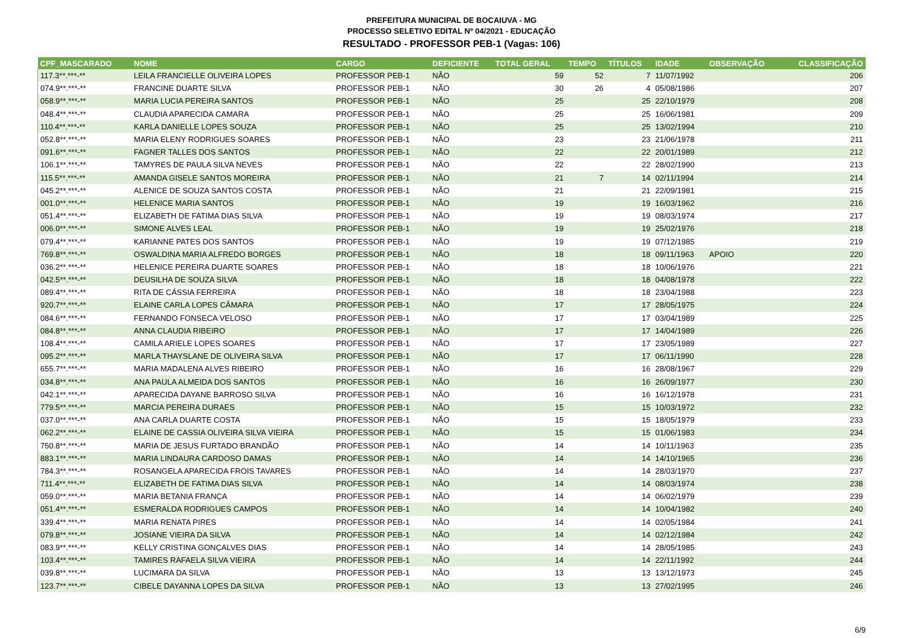PREFEITURA MUNICIPAL DE BOCAIUVA - MG
PROCESSO SELETIVO EDITAL Nº 04/2021 - EDUCAÇÃO
RESULTADO - PROFESSOR PEB-1 (Vagas: 106)
| CPF_MASCARADO | NOME | CARGO | DEFICIENTE | TOTAL GERAL | TEMPO | TÍTULOS | IDADE | OBSERVAÇÃO | CLASSIFICAÇÃO |
| --- | --- | --- | --- | --- | --- | --- | --- | --- | --- |
| 117.3**.***-** | LEILA FRANCIELLE OLIVEIRA LOPES | PROFESSOR PEB-1 | NÃO | 59 | 52 | 7 | 11/07/1992 | | 206 |
| 074.9**.***-** | FRANCINE DUARTE SILVA | PROFESSOR PEB-1 | NÃO | 30 | 26 | 4 | 05/08/1986 | | 207 |
| 058.9**.***-** | MARIA LUCIA PEREIRA SANTOS | PROFESSOR PEB-1 | NÃO | 25 | | 25 | 22/10/1979 | | 208 |
| 048.4**.***-** | CLAUDIA APARECIDA CAMARA | PROFESSOR PEB-1 | NÃO | 25 | | 25 | 16/06/1981 | | 209 |
| 110.4**.***-** | KARLA DANIELLE LOPES SOUZA | PROFESSOR PEB-1 | NÃO | 25 | | 25 | 13/02/1994 | | 210 |
| 052.8**.***-** | MARIA ELENY RODRIGUES SOARES | PROFESSOR PEB-1 | NÃO | 23 | | 23 | 21/06/1978 | | 211 |
| 091.6**.***-** | FAGNER TALLES DOS SANTOS | PROFESSOR PEB-1 | NÃO | 22 | | 22 | 20/01/1989 | | 212 |
| 106.1**.***-** | TAMYRES DE PAULA SILVA NEVES | PROFESSOR PEB-1 | NÃO | 22 | | 22 | 28/02/1990 | | 213 |
| 115.5**.***-** | AMANDA GISELE SANTOS MOREIRA | PROFESSOR PEB-1 | NÃO | 21 | 7 | 14 | 02/11/1994 | | 214 |
| 045.2**.***-** | ALENICE DE SOUZA SANTOS COSTA | PROFESSOR PEB-1 | NÃO | 21 | | 21 | 22/09/1981 | | 215 |
| 001.0**.***-** | HELENICE MARIA SANTOS | PROFESSOR PEB-1 | NÃO | 19 | | 19 | 16/03/1962 | | 216 |
| 051.4**.***-** | ELIZABETH DE FATIMA DIAS SILVA | PROFESSOR PEB-1 | NÃO | 19 | | 19 | 08/03/1974 | | 217 |
| 006.0**.***-** | SIMONE ALVES LEAL | PROFESSOR PEB-1 | NÃO | 19 | | 19 | 25/02/1976 | | 218 |
| 079.4**.***-** | KARIANNE PATES DOS SANTOS | PROFESSOR PEB-1 | NÃO | 19 | | 19 | 07/12/1985 | | 219 |
| 769.8**.***-** | OSWALDINA MARIA ALFREDO BORGES | PROFESSOR PEB-1 | NÃO | 18 | | 18 | 09/11/1963 | APOIO | 220 |
| 036.2**.***-** | HELENICE PEREIRA DUARTE SOARES | PROFESSOR PEB-1 | NÃO | 18 | | 18 | 10/06/1976 | | 221 |
| 042.5**.***-** | DEUSILHA DE SOUZA SILVA | PROFESSOR PEB-1 | NÃO | 18 | | 18 | 04/08/1978 | | 222 |
| 089.4**.***-** | RITA DE CÁSSIA FERREIRA | PROFESSOR PEB-1 | NÃO | 18 | | 18 | 23/04/1988 | | 223 |
| 920.7**.***-** | ELAINE CARLA LOPES CÂMARA | PROFESSOR PEB-1 | NÃO | 17 | | 17 | 28/05/1975 | | 224 |
| 084.6**.***-** | FERNANDO FONSECA VELOSO | PROFESSOR PEB-1 | NÃO | 17 | | 17 | 03/04/1989 | | 225 |
| 084.8**.***-** | ANNA CLAUDIA RIBEIRO | PROFESSOR PEB-1 | NÃO | 17 | | 17 | 14/04/1989 | | 226 |
| 108.4**.***-** | CAMILA ARIELE LOPES SOARES | PROFESSOR PEB-1 | NÃO | 17 | | 17 | 23/05/1989 | | 227 |
| 095.2**.***-** | MARLA THAYSLANE DE OLIVEIRA SILVA | PROFESSOR PEB-1 | NÃO | 17 | | 17 | 06/11/1990 | | 228 |
| 655.7**.***-** | MARIA MADALENA ALVES RIBEIRO | PROFESSOR PEB-1 | NÃO | 16 | | 16 | 28/08/1967 | | 229 |
| 034.8**.***-** | ANA PAULA ALMEIDA DOS SANTOS | PROFESSOR PEB-1 | NÃO | 16 | | 16 | 26/09/1977 | | 230 |
| 042.1**.***-** | APARECIDA DAYANE BARROSO SILVA | PROFESSOR PEB-1 | NÃO | 16 | | 16 | 16/12/1978 | | 231 |
| 779.5**.***-** | MARCIA PEREIRA DURAES | PROFESSOR PEB-1 | NÃO | 15 | | 15 | 10/03/1972 | | 232 |
| 037.0**.***-** | ANA CARLA DUARTE COSTA | PROFESSOR PEB-1 | NÃO | 15 | | 15 | 18/05/1979 | | 233 |
| 062.2**.***-** | ELAINE DE CASSIA OLIVEIRA SILVA VIEIRA | PROFESSOR PEB-1 | NÃO | 15 | | 15 | 01/06/1983 | | 234 |
| 750.8**.***-** | MARIA DE JESUS FURTADO BRANDÃO | PROFESSOR PEB-1 | NÃO | 14 | | 14 | 10/11/1963 | | 235 |
| 883.1**.***-** | MARIA LINDAURA CARDOSO DAMAS | PROFESSOR PEB-1 | NÃO | 14 | | 14 | 14/10/1965 | | 236 |
| 784.3**.***-** | ROSANGELA APARECIDA FROIS TAVARES | PROFESSOR PEB-1 | NÃO | 14 | | 14 | 28/03/1970 | | 237 |
| 711.4**.***-** | ELIZABETH DE FATIMA DIAS SILVA | PROFESSOR PEB-1 | NÃO | 14 | | 14 | 08/03/1974 | | 238 |
| 059.0**.***-** | MARIA BETANIA FRANÇA | PROFESSOR PEB-1 | NÃO | 14 | | 14 | 06/02/1979 | | 239 |
| 051.4**.***-** | ESMERALDA RODRIGUES CAMPOS | PROFESSOR PEB-1 | NÃO | 14 | | 14 | 10/04/1982 | | 240 |
| 339.4**.***-** | MARIA RENATA PIRES | PROFESSOR PEB-1 | NÃO | 14 | | 14 | 02/05/1984 | | 241 |
| 079.8**.***-** | JOSIANE VIEIRA DA SILVA | PROFESSOR PEB-1 | NÃO | 14 | | 14 | 02/12/1984 | | 242 |
| 083.9**.***-** | KELLY CRISTINA GONÇALVES DIAS | PROFESSOR PEB-1 | NÃO | 14 | | 14 | 28/05/1985 | | 243 |
| 103.4**.***-** | TAMIRES RAFAELA SILVA VIEIRA | PROFESSOR PEB-1 | NÃO | 14 | | 14 | 22/11/1992 | | 244 |
| 039.8**.***-** | LUCIMARA DA SILVA | PROFESSOR PEB-1 | NÃO | 13 | | 13 | 13/12/1973 | | 245 |
| 123.7**.***-** | CIBELE DAYANNA LOPES DA SILVA | PROFESSOR PEB-1 | NÃO | 13 | | 13 | 27/02/1995 | | 246 |
6/9